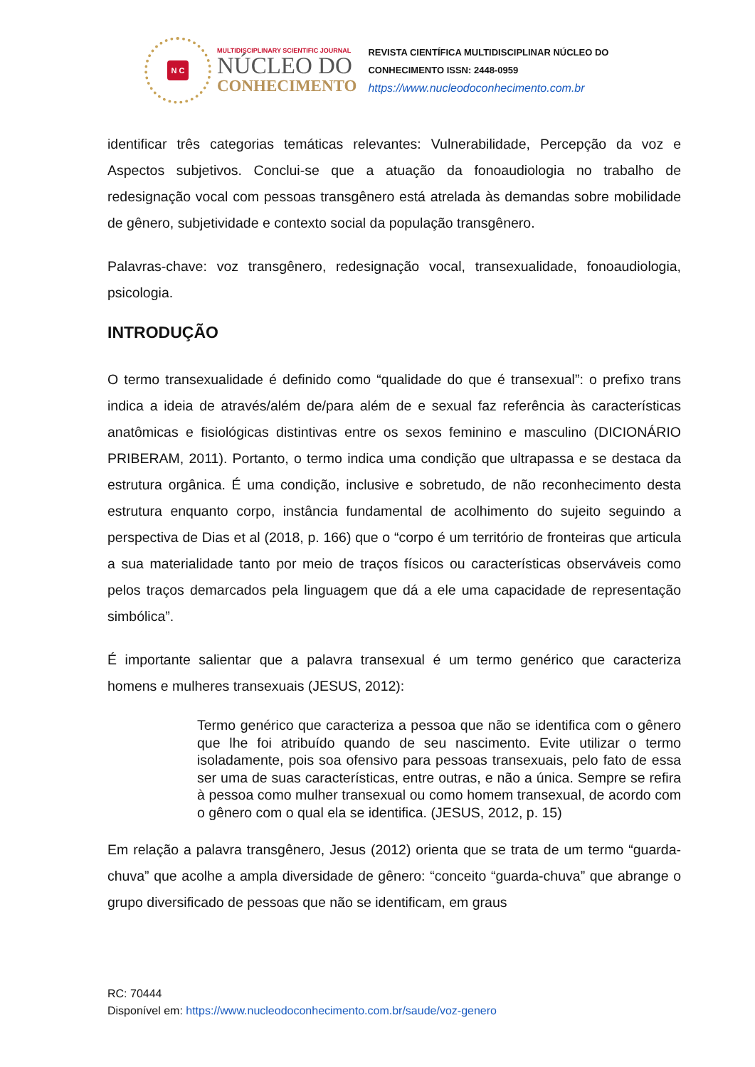N C
MULTIDISCIPLINARY SCIENTIFIC JOURNAL
NÚCLEO DO
CONHECIMENTO
REVISTA CIENTÍFICA MULTIDISCIPLINAR NÚCLEO DO
CONHECIMENTO ISSN: 2448-0959
https://www.nucleodoconhecimento.com.br
identificar três categorias temáticas relevantes: Vulnerabilidade, Percepção da voz e Aspectos subjetivos. Conclui-se que a atuação da fonoaudiologia no trabalho de redesignação vocal com pessoas transgênero está atrelada às demandas sobre mobilidade de gênero, subjetividade e contexto social da população transgênero.
Palavras-chave: voz transgênero, redesignação vocal, transexualidade, fonoaudiologia, psicologia.
INTRODUÇÃO
O termo transexualidade é definido como “qualidade do que é transexual”: o prefixo trans indica a ideia de através/além de/para além de e sexual faz referência às características anatômicas e fisiológicas distintivas entre os sexos feminino e masculino (DICIONÁRIO PRIBERAM, 2011). Portanto, o termo indica uma condição que ultrapassa e se destaca da estrutura orgânica. É uma condição, inclusive e sobretudo, de não reconhecimento desta estrutura enquanto corpo, instância fundamental de acolhimento do sujeito seguindo a perspectiva de Dias et al (2018, p. 166) que o “corpo é um território de fronteiras que articula a sua materialidade tanto por meio de traços físicos ou características observáveis como pelos traços demarcados pela linguagem que dá a ele uma capacidade de representação simbólica”.
É importante salientar que a palavra transexual é um termo genérico que caracteriza homens e mulheres transexuais (JESUS, 2012):
Termo genérico que caracteriza a pessoa que não se identifica com o gênero que lhe foi atribuído quando de seu nascimento. Evite utilizar o termo isoladamente, pois soa ofensivo para pessoas transexuais, pelo fato de essa ser uma de suas características, entre outras, e não a única. Sempre se refira à pessoa como mulher transexual ou como homem transexual, de acordo com o gênero com o qual ela se identifica. (JESUS, 2012, p. 15)
Em relação a palavra transgênero, Jesus (2012) orienta que se trata de um termo “guarda-chuva” que acolhe a ampla diversidade de gênero: “conceito “guarda-chuva” que abrange o grupo diversificado de pessoas que não se identificam, em graus
RC: 70444
Disponível em: https://www.nucleodoconhecimento.com.br/saude/voz-genero